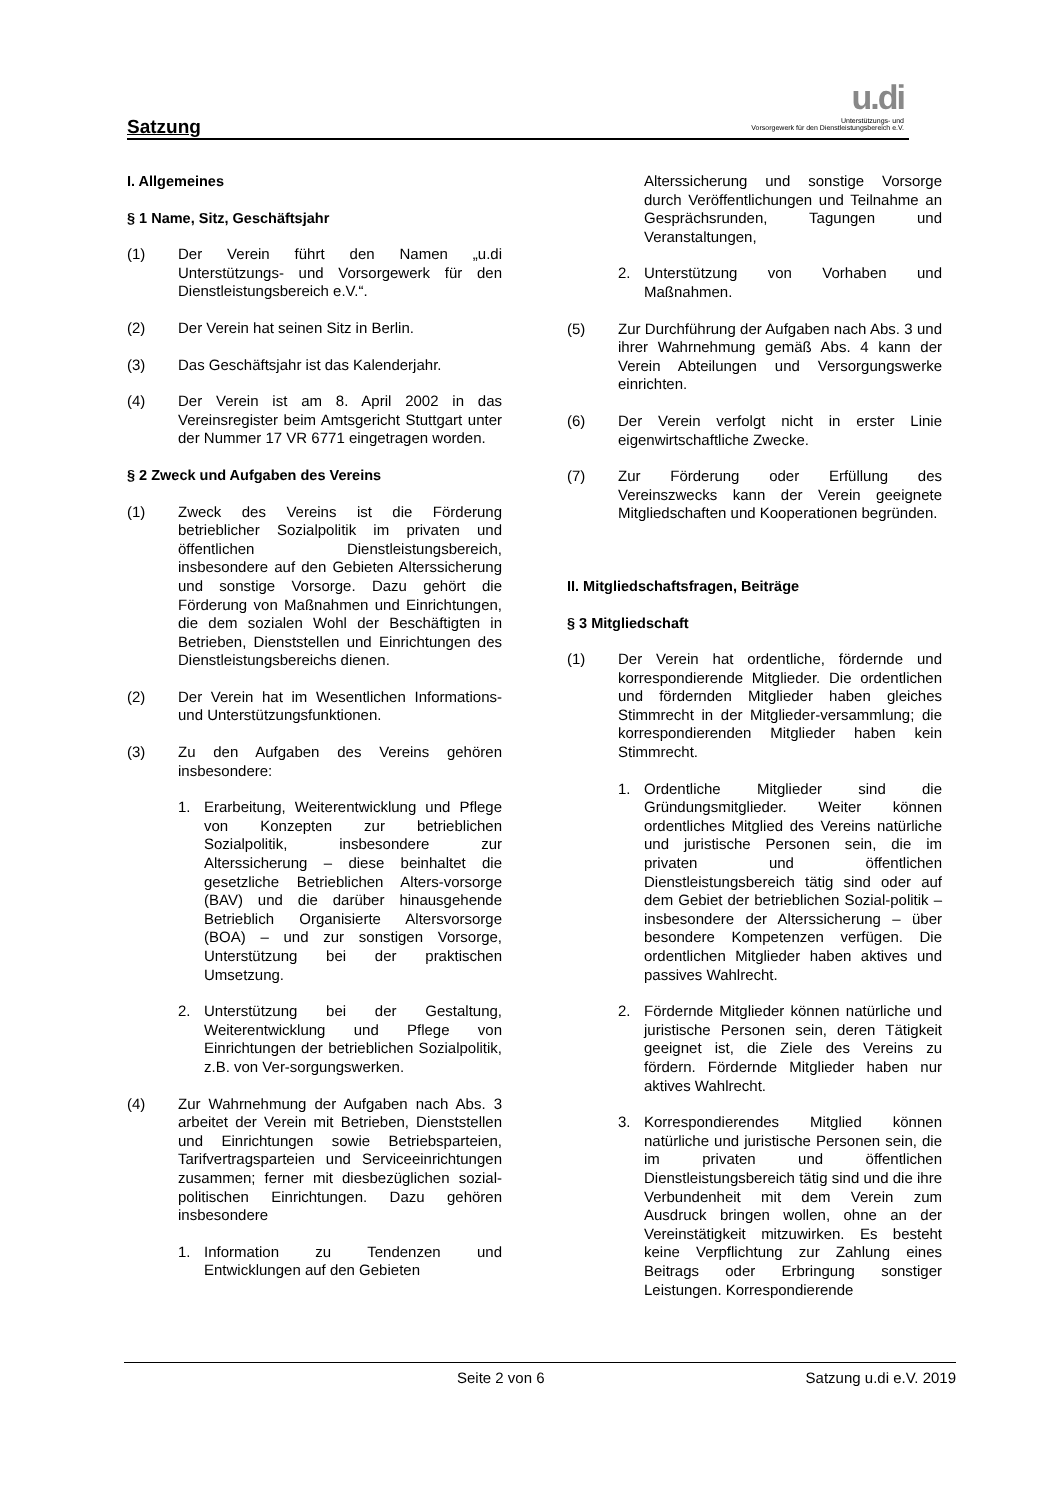Satzung
u.di
Unterstützungs- und
Vorsorgewerk für den Dienstleistungsbereich e.V.
I. Allgemeines
§ 1 Name, Sitz, Geschäftsjahr
(1) Der Verein führt den Namen „u.di Unterstützungs- und Vorsorgewerk für den Dienstleistungsbereich e.V.“.
(2) Der Verein hat seinen Sitz in Berlin.
(3) Das Geschäftsjahr ist das Kalenderjahr.
(4) Der Verein ist am 8. April 2002 in das Vereinsregister beim Amtsgericht Stuttgart unter der Nummer 17 VR 6771 eingetragen worden.
§ 2 Zweck und Aufgaben des Vereins
(1) Zweck des Vereins ist die Förderung betrieblicher Sozialpolitik im privaten und öffentlichen Dienstleistungsbereich, insbesondere auf den Gebieten Alterssicherung und sonstige Vorsorge. Dazu gehört die Förderung von Maßnahmen und Einrichtungen, die dem sozialen Wohl der Beschäftigten in Betrieben, Dienststellen und Einrichtungen des Dienstleistungsbereichs dienen.
(2) Der Verein hat im Wesentlichen Informations- und Unterstützungsfunktionen.
(3) Zu den Aufgaben des Vereins gehören insbesondere:
1. Erarbeitung, Weiterentwicklung und Pflege von Konzepten zur betrieblichen Sozialpolitik, insbesondere zur Alterssicherung – diese beinhaltet die gesetzliche Betrieblichen Alters-vorsorge (BAV) und die darüber hinausgehende Betrieblich Organisierte Altersvorsorge (BOA) – und zur sonstigen Vorsorge, Unterstützung bei der praktischen Umsetzung.
2. Unterstützung bei der Gestaltung, Weiterentwicklung und Pflege von Einrichtungen der betrieblichen Sozialpolitik, z.B. von Ver-sorgungswerken.
(4) Zur Wahrnehmung der Aufgaben nach Abs. 3 arbeitet der Verein mit Betrieben, Dienststellen und Einrichtungen sowie Betriebsparteien, Tarifvertragsparteien und Serviceeinrichtungen zusammen; ferner mit diesbezüglichen sozial-politischen Einrichtungen. Dazu gehören insbesondere
1. Information zu Tendenzen und Entwicklungen auf den Gebieten
Alterssicherung und sonstige Vorsorge durch Veröffentlichungen und Teilnahme an Gesprächsrunden, Tagungen und Veranstaltungen,
2. Unterstützung von Vorhaben und Maßnahmen.
(5) Zur Durchführung der Aufgaben nach Abs. 3 und ihrer Wahrnehmung gemäß Abs. 4 kann der Verein Abteilungen und Versorgungswerke einrichten.
(6) Der Verein verfolgt nicht in erster Linie eigenwirtschaftliche Zwecke.
(7) Zur Förderung oder Erfüllung des Vereinszwecks kann der Verein geeignete Mitgliedschaften und Kooperationen begründen.
II. Mitgliedschaftsfragen, Beiträge
§ 3 Mitgliedschaft
(1) Der Verein hat ordentliche, fördernde und korrespondierende Mitglieder. Die ordentlichen und fördernden Mitglieder haben gleiches Stimmrecht in der Mitglieder-versammlung; die korrespondierenden Mitglieder haben kein Stimmrecht.
1. Ordentliche Mitglieder sind die Gründungsmitglieder. Weiter können ordentliches Mitglied des Vereins natürliche und juristische Personen sein, die im privaten und öffentlichen Dienstleistungsbereich tätig sind oder auf dem Gebiet der betrieblichen Sozial-politik – insbesondere der Alterssicherung – über besondere Kompetenzen verfügen. Die ordentlichen Mitglieder haben aktives und passives Wahlrecht.
2. Fördernde Mitglieder können natürliche und juristische Personen sein, deren Tätigkeit geeignet ist, die Ziele des Vereins zu fördern. Fördernde Mitglieder haben nur aktives Wahlrecht.
3. Korrespondierendes Mitglied können natürliche und juristische Personen sein, die im privaten und öffentlichen Dienstleistungsbereich tätig sind und die ihre Verbundenheit mit dem Verein zum Ausdruck bringen wollen, ohne an der Vereinstätigkeit mitzuwirken. Es besteht keine Verpflichtung zur Zahlung eines Beitrags oder Erbringung sonstiger Leistungen. Korrespondierende
Seite 2 von 6 Satzung u.di e.V. 2019